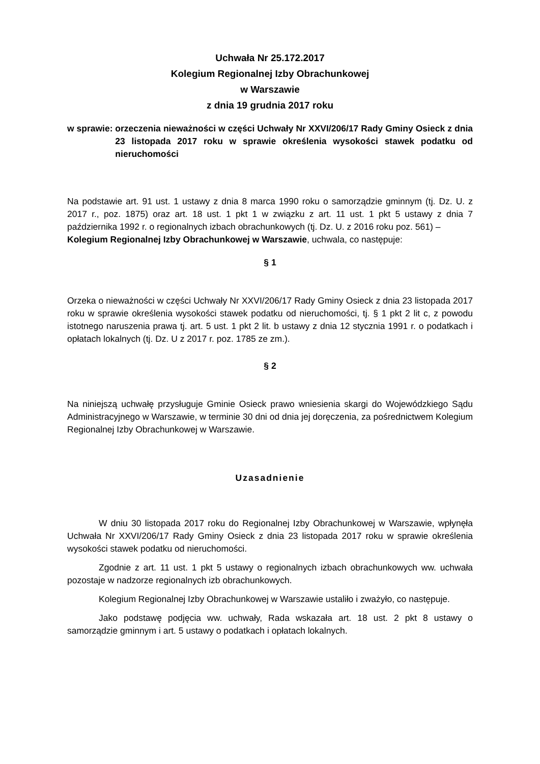Uchwała Nr 25.172.2017
Kolegium Regionalnej Izby Obrachunkowej
w Warszawie
z dnia 19 grudnia 2017 roku
w sprawie:
orzeczenia nieważności w części Uchwały Nr XXVI/206/17 Rady Gminy Osieck z dnia 23 listopada 2017 roku w sprawie określenia wysokości stawek podatku od nieruchomości
Na podstawie art. 91 ust. 1 ustawy z dnia 8 marca 1990 roku o samorządzie gminnym (tj. Dz. U. z 2017 r., poz. 1875) oraz art. 18 ust. 1 pkt 1 w związku z art. 11 ust. 1 pkt 5 ustawy z dnia 7 października 1992 r. o regionalnych izbach obrachunkowych (tj. Dz. U. z 2016 roku poz. 561) –
Kolegium Regionalnej Izby Obrachunkowej w Warszawie, uchwala, co następuje:
§ 1
Orzeka o nieważności w części Uchwały Nr XXVI/206/17 Rady Gminy Osieck z dnia 23 listopada 2017 roku w sprawie określenia wysokości stawek podatku od nieruchomości, tj. § 1 pkt 2 lit c, z powodu istotnego naruszenia prawa tj. art. 5 ust. 1 pkt 2 lit. b ustawy z dnia 12 stycznia 1991 r. o podatkach i opłatach lokalnych (tj. Dz. U z 2017 r. poz. 1785 ze zm.).
§ 2
Na niniejszą uchwałę przysługuje Gminie Osieck prawo wniesienia skargi do Wojewódzkiego Sądu Administracyjnego w Warszawie, w terminie 30 dni od dnia jej doręczenia, za pośrednictwem Kolegium Regionalnej Izby Obrachunkowej w Warszawie.
Uzasadnienie
W dniu 30 listopada 2017 roku do Regionalnej Izby Obrachunkowej w Warszawie, wpłynęła Uchwała Nr XXVI/206/17 Rady Gminy Osieck z dnia 23 listopada 2017 roku w sprawie określenia wysokości stawek podatku od nieruchomości.
Zgodnie z art. 11 ust. 1 pkt 5 ustawy o regionalnych izbach obrachunkowych ww. uchwała pozostaje w nadzorze regionalnych izb obrachunkowych.
Kolegium Regionalnej Izby Obrachunkowej w Warszawie ustaliło i zważyło, co następuje.
Jako podstawę podjęcia ww. uchwały, Rada wskazała art. 18 ust. 2 pkt 8 ustawy o samorządzie gminnym i art. 5 ustawy o podatkach i opłatach lokalnych.